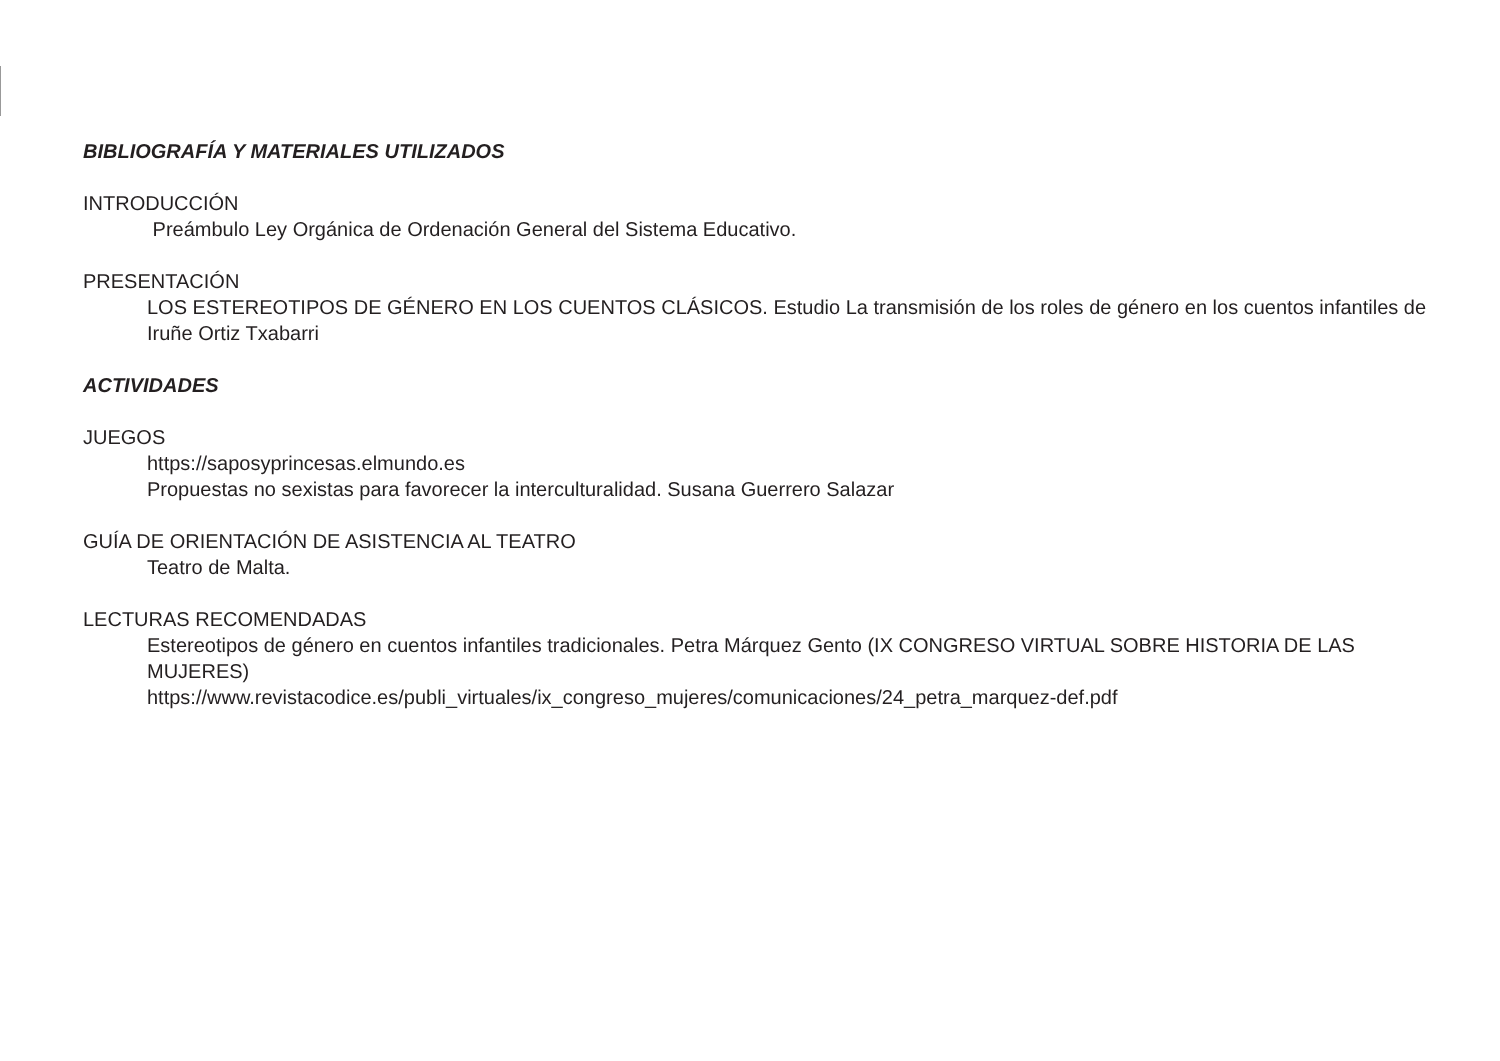BIBLIOGRAFÍA Y MATERIALES UTILIZADOS
INTRODUCCIÓN
Preámbulo Ley Orgánica de Ordenación General del Sistema Educativo.
PRESENTACIÓN
LOS ESTEREOTIPOS DE GÉNERO EN LOS CUENTOS CLÁSICOS. Estudio La transmisión de los roles de género en los cuentos infantiles de Iruñe Ortiz Txabarri
ACTIVIDADES
JUEGOS
https://saposyprincesas.elmundo.es
Propuestas no sexistas para favorecer la interculturalidad. Susana Guerrero Salazar
GUÍA DE ORIENTACIÓN DE ASISTENCIA AL TEATRO
Teatro de Malta.
LECTURAS RECOMENDADAS
Estereotipos de género en cuentos infantiles tradicionales. Petra Márquez Gento (IX CONGRESO VIRTUAL SOBRE HISTORIA DE LAS MUJERES)
https://www.revistacodice.es/publi_virtuales/ix_congreso_mujeres/comunicaciones/24_petra_marquez-def.pdf